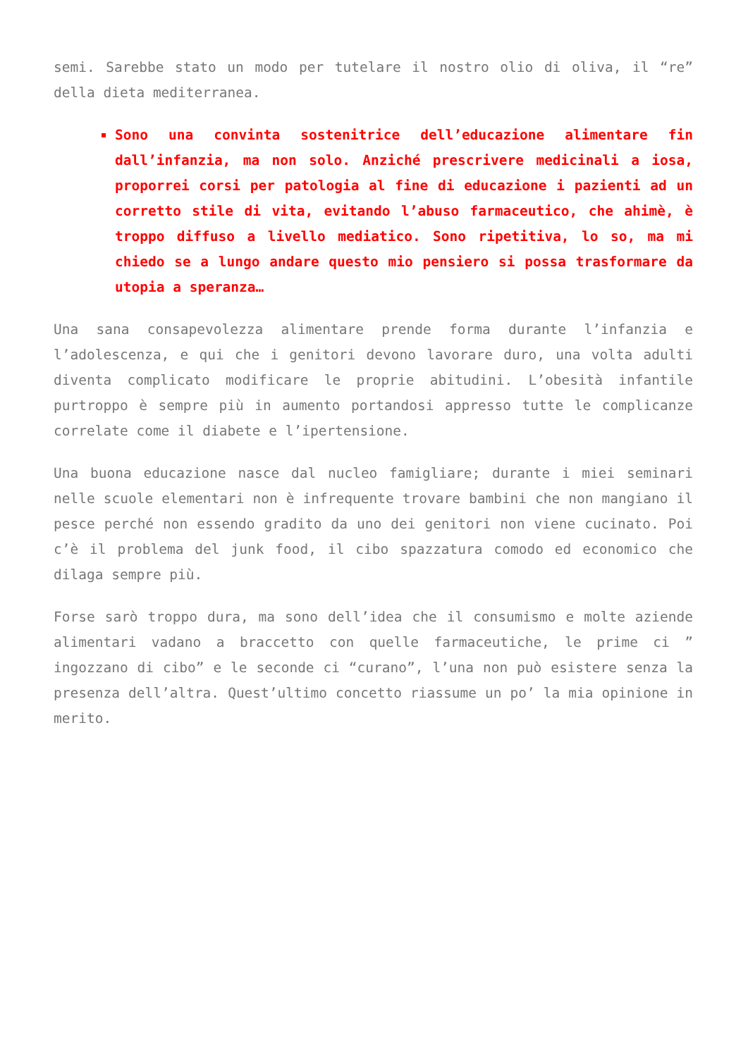semi. Sarebbe stato un modo per tutelare il nostro olio di oliva, il “re” della dieta mediterranea.
Sono una convinta sostenitrice dell’educazione alimentare fin dall’infanzia, ma non solo. Anziché prescrivere medicinali a iosa, proporrei corsi per patologia al fine di educazione i pazienti ad un corretto stile di vita, evitando l’abuso farmaceutico, che ahimè, è troppo diffuso a livello mediatico. Sono ripetitiva, lo so, ma mi chiedo se a lungo andare questo mio pensiero si possa trasformare da utopia a speranza…
Una sana consapevolezza alimentare prende forma durante l’infanzia e l’adolescenza, e qui che i genitori devono lavorare duro, una volta adulti diventa complicato modificare le proprie abitudini. L’obesità infantile purtroppo è sempre più in aumento portandosi appresso tutte le complicanze correlate come il diabete e l’ipertensione.
Una buona educazione nasce dal nucleo famigliare; durante i miei seminari nelle scuole elementari non è infrequente trovare bambini che non mangiano il pesce perché non essendo gradito da uno dei genitori non viene cucinato. Poi c’è il problema del junk food, il cibo spazzatura comodo ed economico che dilaga sempre più.
Forse sarò troppo dura, ma sono dell’idea che il consumismo e molte aziende alimentari vadano a braccetto con quelle farmaceutiche, le prime ci ” ingozzano di cibo” e le seconde ci “curano”, l’una non può esistere senza la presenza dell’altra. Quest’ultimo concetto riassume un po’ la mia opinione in merito.